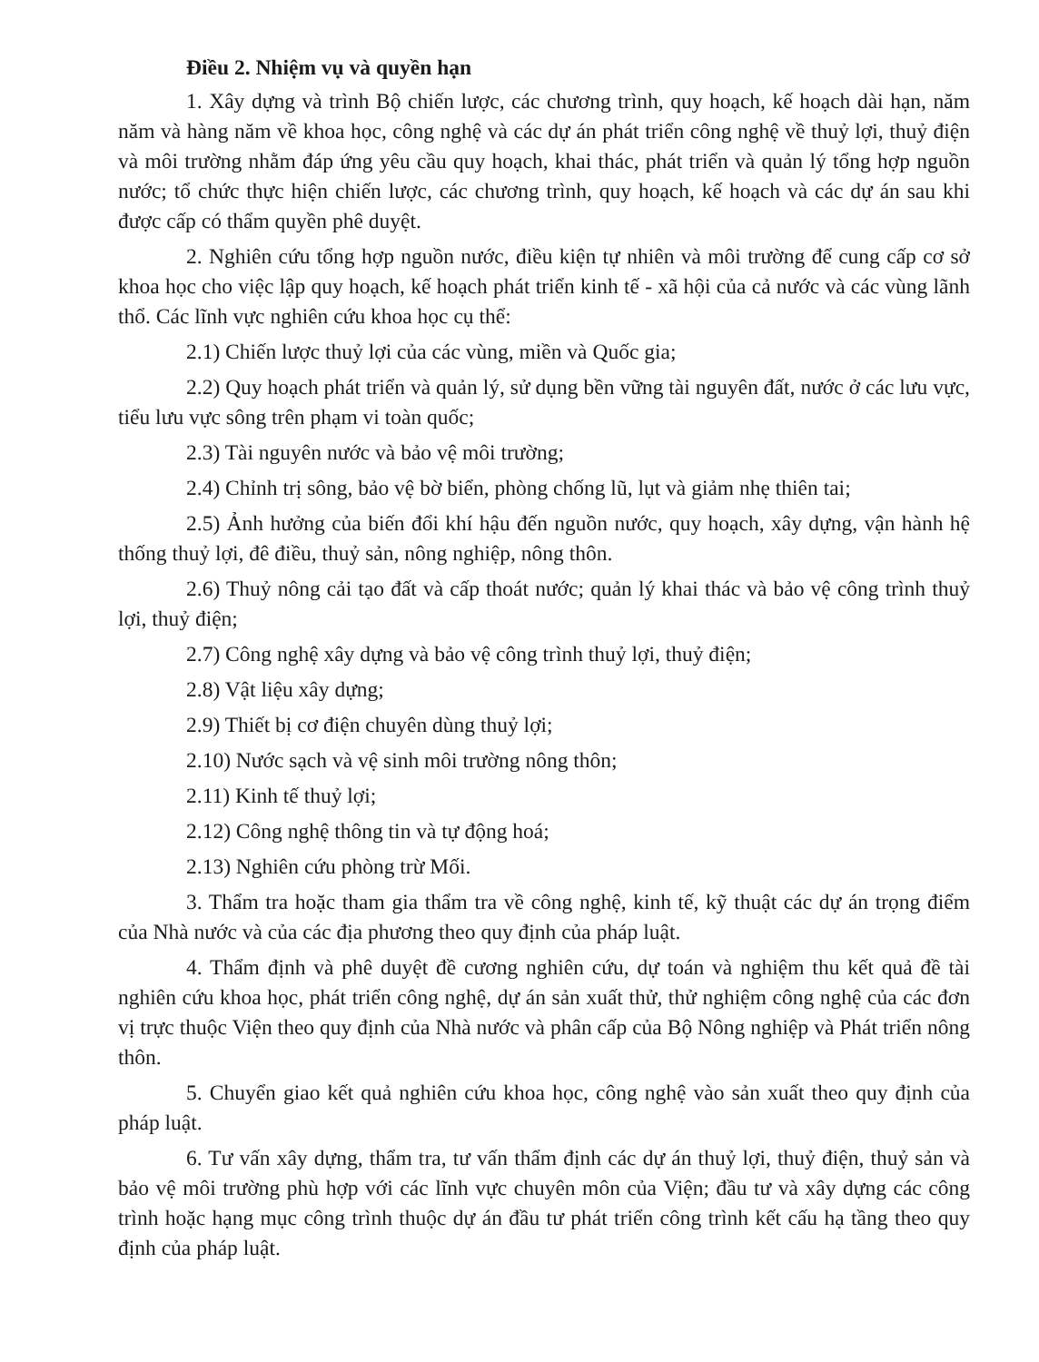Điều 2. Nhiệm vụ và quyền hạn
1. Xây dựng và trình Bộ chiến lược, các chương trình, quy hoạch, kế hoạch dài hạn, năm năm và hàng năm về khoa học, công nghệ và các dự án phát triển công nghệ về thuỷ lợi, thuỷ điện và môi trường nhằm đáp ứng yêu cầu quy hoạch, khai thác, phát triển và quản lý tổng hợp nguồn nước; tổ chức thực hiện chiến lược, các chương trình, quy hoạch, kế hoạch và các dự án sau khi được cấp có thẩm quyền phê duyệt.
2. Nghiên cứu tổng hợp nguồn nước, điều kiện tự nhiên và môi trường để cung cấp cơ sở khoa học cho việc lập quy hoạch, kế hoạch phát triển kinh tế - xã hội của cả nước và các vùng lãnh thổ. Các lĩnh vực nghiên cứu khoa học cụ thể:
2.1) Chiến lược thuỷ lợi của các vùng, miền và Quốc gia;
2.2) Quy hoạch phát triển và quản lý, sử dụng bền vững tài nguyên đất, nước ở các lưu vực, tiểu lưu vực sông trên phạm vi toàn quốc;
2.3) Tài nguyên nước và bảo vệ môi trường;
2.4) Chỉnh trị sông, bảo vệ bờ biển, phòng chống lũ, lụt và giảm nhẹ thiên tai;
2.5) Ảnh hưởng của biến đổi khí hậu đến nguồn nước, quy hoạch, xây dựng, vận hành hệ thống thuỷ lợi, đê điều, thuỷ sản, nông nghiệp, nông thôn.
2.6) Thuỷ nông cải tạo đất và cấp thoát nước; quản lý khai thác và bảo vệ công trình thuỷ lợi, thuỷ điện;
2.7) Công nghệ xây dựng và bảo vệ công trình thuỷ lợi, thuỷ điện;
2.8) Vật liệu xây dựng;
2.9) Thiết bị cơ điện chuyên dùng thuỷ lợi;
2.10) Nước sạch và vệ sinh môi trường nông thôn;
2.11) Kinh tế thuỷ lợi;
2.12) Công nghệ thông tin và tự động hoá;
2.13) Nghiên cứu phòng trừ Mối.
3. Thẩm tra hoặc tham gia thẩm tra về công nghệ, kinh tế, kỹ thuật các dự án trọng điểm của Nhà nước và của các địa phương theo quy định của pháp luật.
4. Thẩm định và phê duyệt đề cương nghiên cứu, dự toán và nghiệm thu kết quả đề tài nghiên cứu khoa học, phát triển công nghệ, dự án sản xuất thử, thử nghiệm công nghệ của các đơn vị trực thuộc Viện theo quy định của Nhà nước và phân cấp của Bộ Nông nghiệp và Phát triển nông thôn.
5. Chuyển giao kết quả nghiên cứu khoa học, công nghệ vào sản xuất theo quy định của pháp luật.
6. Tư vấn xây dựng, thẩm tra, tư vấn thẩm định các dự án thuỷ lợi, thuỷ điện, thuỷ sản và bảo vệ môi trường phù hợp với các lĩnh vực chuyên môn của Viện; đầu tư và xây dựng các công trình hoặc hạng mục công trình thuộc dự án đầu tư phát triển công trình kết cấu hạ tầng theo quy định của pháp luật.